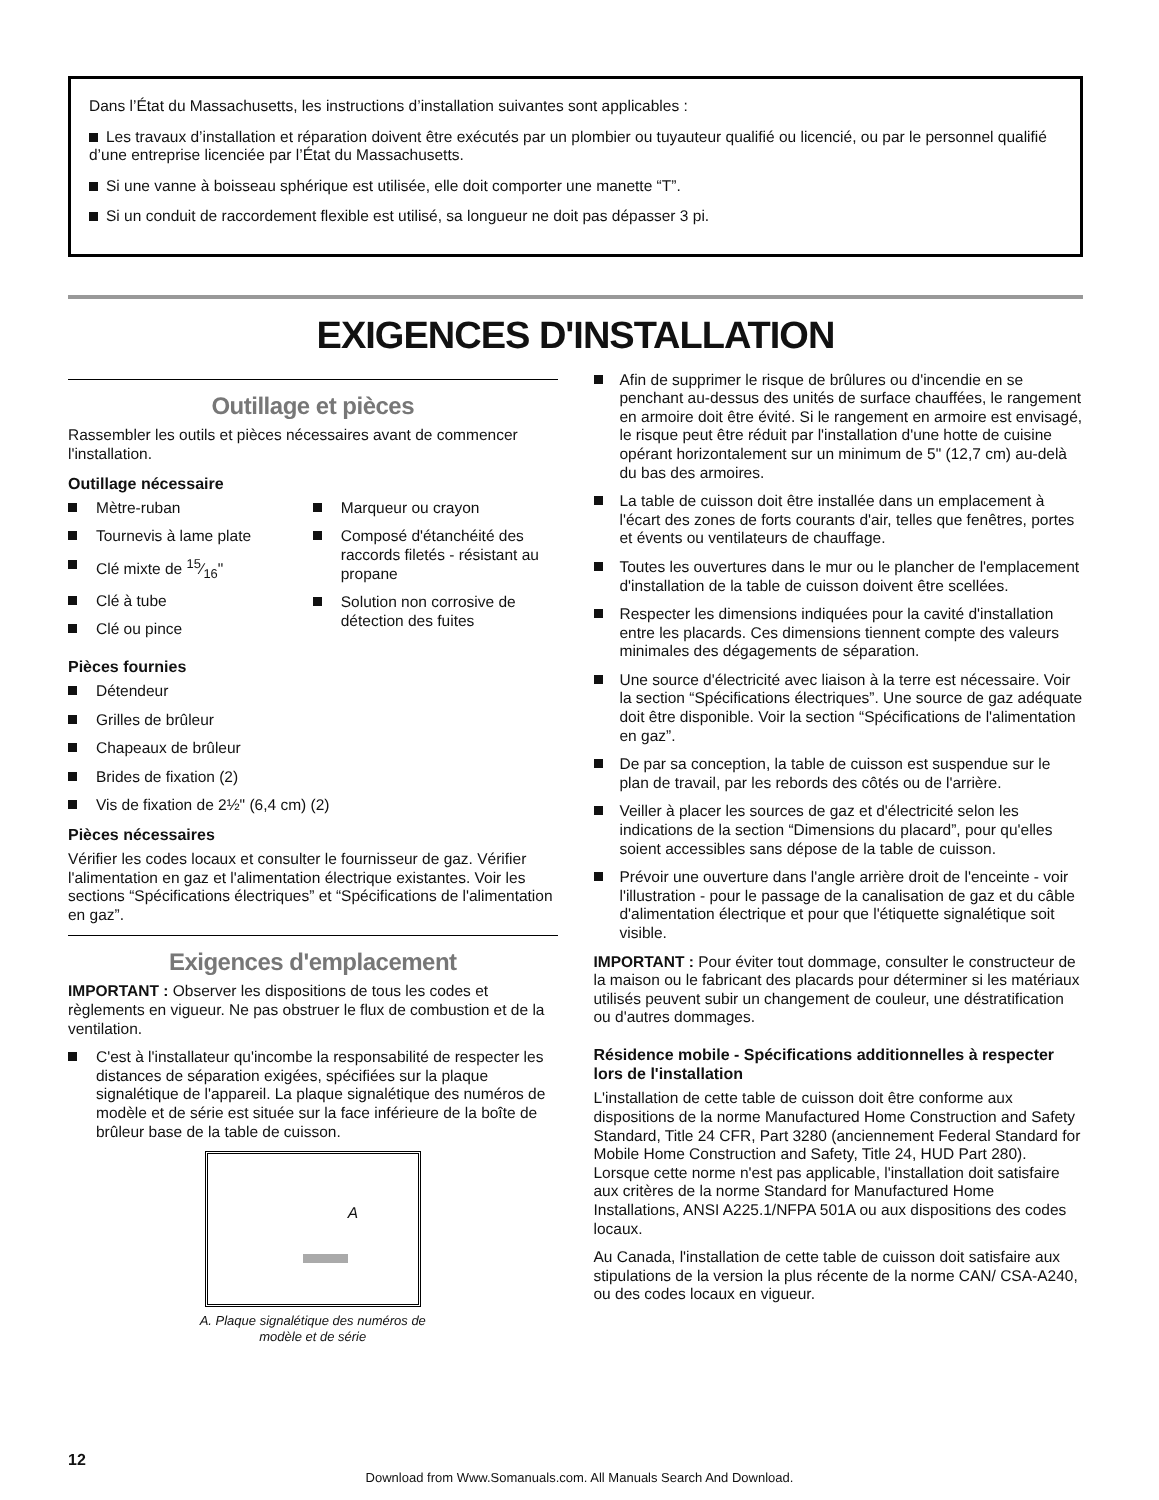Dans l’État du Massachusetts, les instructions d’installation suivantes sont applicables :
Les travaux d’installation et réparation doivent être exécutés par un plombier ou tuyauteur qualifié ou licencié, ou par le personnel qualifié d’une entreprise licenciée par l’État du Massachusetts.
Si une vanne à boisseau sphérique est utilisée, elle doit comporter une manette “T”.
Si un conduit de raccordement flexible est utilisé, sa longueur ne doit pas dépasser 3 pi.
EXIGENCES D'INSTALLATION
Outillage et pièces
Rassembler les outils et pièces nécessaires avant de commencer l'installation.
Outillage nécessaire
Mètre-ruban
Tournevis à lame plate
Clé mixte de 15⁄16"
Clé à tube
Clé ou pince
Marqueur ou crayon
Composé d'étanchéité des raccords filetés - résistant au propane
Solution non corrosive de détection des fuites
Pièces fournies
Détendeur
Grilles de brûleur
Chapeaux de brûleur
Brides de fixation (2)
Vis de fixation de 2½" (6,4 cm) (2)
Pièces nécessaires
Vérifier les codes locaux et consulter le fournisseur de gaz. Vérifier l'alimentation en gaz et l'alimentation électrique existantes. Voir les sections “Spécifications électriques” et “Spécifications de l'alimentation en gaz”.
Exigences d'emplacement
IMPORTANT : Observer les dispositions de tous les codes et règlements en vigueur. Ne pas obstruer le flux de combustion et de la ventilation.
C'est à l'installateur qu'incombe la responsabilité de respecter les distances de séparation exigées, spécifiées sur la plaque signalétique de l'appareil. La plaque signalétique des numéros de modèle et de série est située sur la face inférieure de la boîte de brûleur base de la table de cuisson.
A
A. Plaque signalétique des numéros de
modèle et de série
Afin de supprimer le risque de brûlures ou d'incendie en se penchant au-dessus des unités de surface chauffées, le rangement en armoire doit être évité. Si le rangement en armoire est envisagé, le risque peut être réduit par l'installation d'une hotte de cuisine opérant horizontalement sur un minimum de 5" (12,7 cm) au-delà du bas des armoires.
La table de cuisson doit être installée dans un emplacement à l'écart des zones de forts courants d'air, telles que fenêtres, portes et évents ou ventilateurs de chauffage.
Toutes les ouvertures dans le mur ou le plancher de l'emplacement d'installation de la table de cuisson doivent être scellées.
Respecter les dimensions indiquées pour la cavité d'installation entre les placards. Ces dimensions tiennent compte des valeurs minimales des dégagements de séparation.
Une source d'électricité avec liaison à la terre est nécessaire. Voir la section “Spécifications électriques”. Une source de gaz adéquate doit être disponible. Voir la section “Spécifications de l'alimentation en gaz”.
De par sa conception, la table de cuisson est suspendue sur le plan de travail, par les rebords des côtés ou de l'arrière.
Veiller à placer les sources de gaz et d'électricité selon les indications de la section “Dimensions du placard”, pour qu'elles soient accessibles sans dépose de la table de cuisson.
Prévoir une ouverture dans l'angle arrière droit de l'enceinte - voir l'illustration - pour le passage de la canalisation de gaz et du câble d'alimentation électrique et pour que l'étiquette signalétique soit visible.
IMPORTANT : Pour éviter tout dommage, consulter le constructeur de la maison ou le fabricant des placards pour déterminer si les matériaux utilisés peuvent subir un changement de couleur, une déstratification ou d'autres dommages.
Résidence mobile - Spécifications additionnelles à respecter lors de l'installation
L'installation de cette table de cuisson doit être conforme aux dispositions de la norme Manufactured Home Construction and Safety Standard, Title 24 CFR, Part 3280 (anciennement Federal Standard for Mobile Home Construction and Safety, Title 24, HUD Part 280). Lorsque cette norme n'est pas applicable, l'installation doit satisfaire aux critères de la norme Standard for Manufactured Home Installations, ANSI A225.1/NFPA 501A ou aux dispositions des codes locaux.
Au Canada, l'installation de cette table de cuisson doit satisfaire aux stipulations de la version la plus récente de la norme CAN/ CSA-A240, ou des codes locaux en vigueur.
12
Download from Www.Somanuals.com. All Manuals Search And Download.